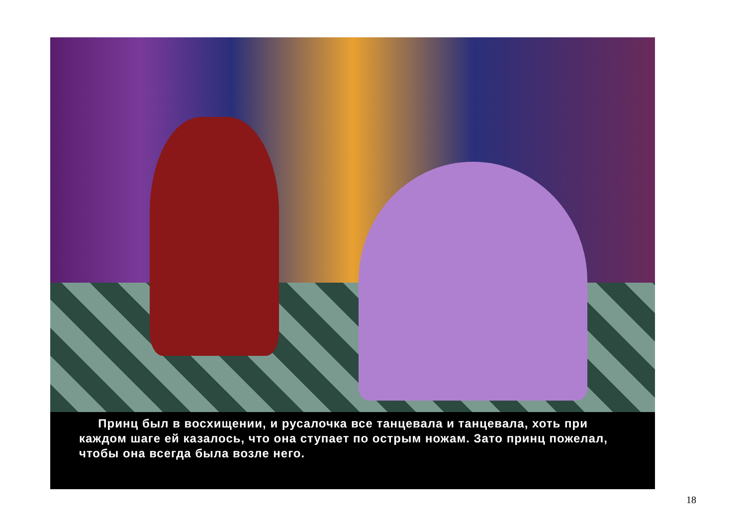Принц был в восхищении, и русалочка все танцевала и танцевала, хоть при каждом шаге ей казалось, что она ступает по острым ножам. Зато принц пожелал, чтобы она всегда была возле него.
18